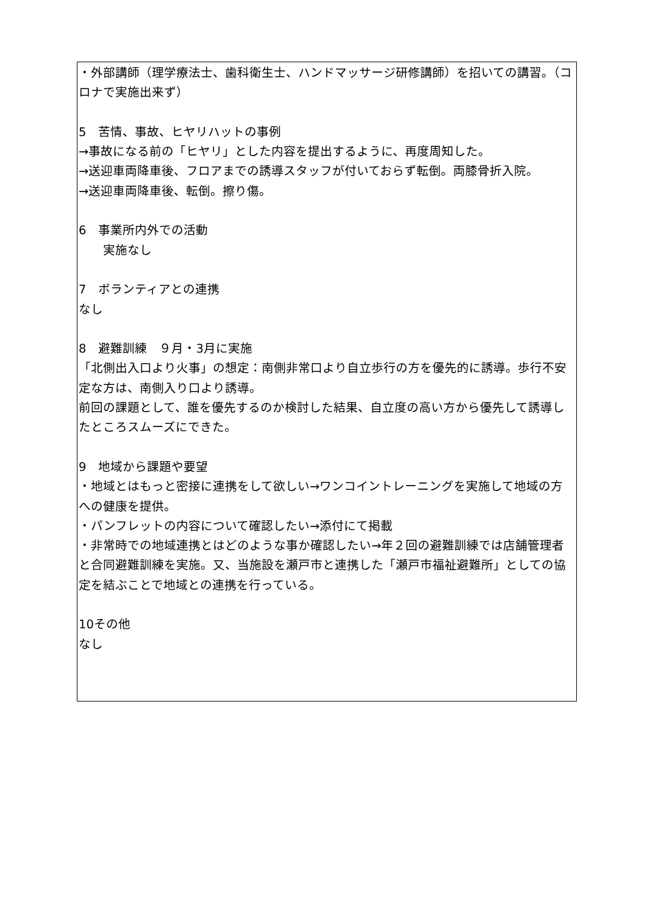・外部講師（理学療法士、歯科衛生士、ハンドマッサージ研修講師）を招いての講習。（コロナで実施出来ず）
5　苦情、事故、ヒヤリハットの事例
→事故になる前の「ヒヤリ」とした内容を提出するように、再度周知した。
→送迎車両降車後、フロアまでの誘導スタッフが付いておらず転倒。両膝骨折入院。
→送迎車両降車後、転倒。擦り傷。
6　事業所内外での活動
　　実施なし
7　ボランティアとの連携
なし
8　避難訓練　９月・3月に実施
「北側出入口より火事」の想定：南側非常口より自立歩行の方を優先的に誘導。歩行不安定な方は、南側入り口より誘導。
前回の課題として、誰を優先するのか検討した結果、自立度の高い方から優先して誘導したところスムーズにできた。
9　地域から課題や要望
・地域とはもっと密接に連携をして欲しい→ワンコイントレーニングを実施して地域の方への健康を提供。
・パンフレットの内容について確認したい→添付にて掲載
・非常時での地域連携とはどのような事か確認したい→年２回の避難訓練では店舗管理者と合同避難訓練を実施。又、当施設を瀬戸市と連携した「瀬戸市福祉避難所」としての協定を結ぶことで地域との連携を行っている。
10その他
なし